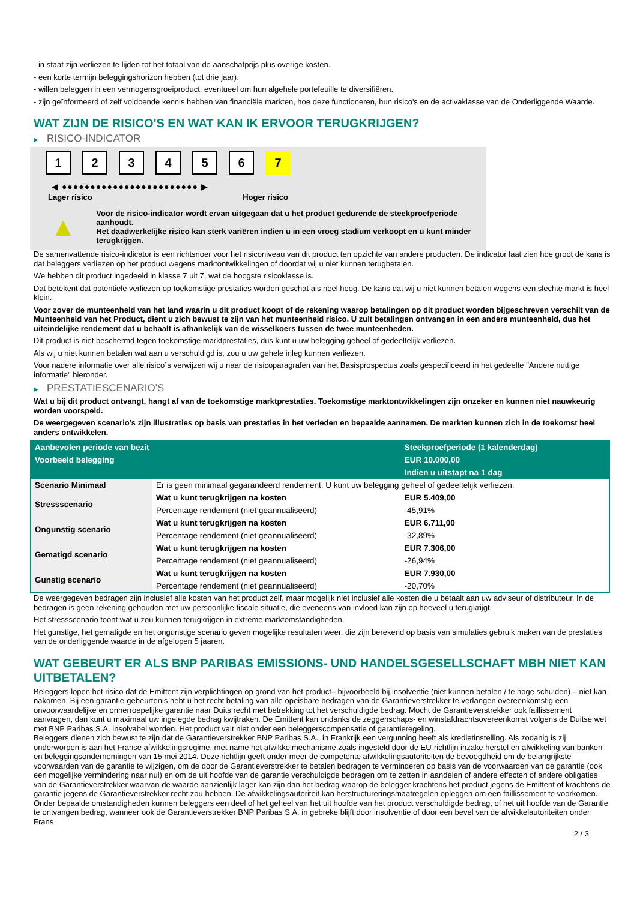- in staat zijn verliezen te lijden tot het totaal van de aanschafprijs plus overige kosten.
- een korte termijn beleggingshorizon hebben (tot drie jaar).
- willen beleggen in een vermogensgroeiproduct, eventueel om hun algehele portefeuille te diversifiëren.
- zijn geïnformeerd of zelf voldoende kennis hebben van financiële markten, hoe deze functioneren, hun risico's en de activaklasse van de Onderliggende Waarde.
WAT ZIJN DE RISICO'S EN WAT KAN IK ERVOOR TERUGKRIJGEN?
▶ RISICO-INDICATOR
1 2 3 4 5 6 7
◀ ●●●●●●●●●●●●●●●●●●●●●●●● ▶
Lager risico Hoger risico
▲
Voor de risico-indicator wordt ervan uitgegaan dat u het product gedurende de steekproefperiode aanhoudt.
Het daadwerkelijke risico kan sterk variëren indien u in een vroeg stadium verkoopt en u kunt minder terugkrijgen.
De samenvattende risico-indicator is een richtsnoer voor het risiconiveau van dit product ten opzichte van andere producten. De indicator laat zien hoe groot de kans is dat beleggers verliezen op het product wegens marktontwikkelingen of doordat wij u niet kunnen terugbetalen.
We hebben dit product ingedeeld in klasse 7 uit 7, wat de hoogste risicoklasse is.
Dat betekent dat potentiële verliezen op toekomstige prestaties worden geschat als heel hoog. De kans dat wij u niet kunnen betalen wegens een slechte markt is heel klein.
Voor zover de munteenheid van het land waarin u dit product koopt of de rekening waarop betalingen op dit product worden bijgeschreven verschilt van de Munteenheid van het Product, dient u zich bewust te zijn van het munteenheid risico. U zult betalingen ontvangen in een andere munteenheid, dus het uiteindelijke rendement dat u behaalt is afhankelijk van de wisselkoers tussen de twee munteenheden.
Dit product is niet beschermd tegen toekomstige marktprestaties, dus kunt u uw belegging geheel of gedeeltelijk verliezen.
Als wij u niet kunnen betalen wat aan u verschuldigd is, zou u uw gehele inleg kunnen verliezen.
Voor nadere informatie over alle risico´s verwijzen wij u naar de risicoparagrafen van het Basisprospectus zoals gespecificeerd in het gedeelte "Andere nuttige informatie" hieronder.
▶ PRESTATIESCENARIO'S
Wat u bij dit product ontvangt, hangt af van de toekomstige marktprestaties. Toekomstige marktontwikkelingen zijn onzeker en kunnen niet nauwkeurig worden voorspeld.
De weergegeven scenario’s zijn illustraties op basis van prestaties in het verleden en bepaalde aannamen. De markten kunnen zich in de toekomst heel anders ontwikkelen.
| Aanbevolen periode van bezit | | Steekproefperiode (1 kalenderdag) |
| --- | --- | --- |
| Voorbeeld belegging | | EUR 10.000,00 |
| | | Indien u uitstapt na 1 dag |
| Scenario Minimaal | Er is geen minimaal gegarandeerd rendement. U kunt uw belegging geheel of gedeeltelijk verliezen. | |
| Stressscenario | Wat u kunt terugkrijgen na kosten | EUR 5.409,00 |
| | Percentage rendement (niet geannualiseerd) | -45,91% |
| Ongunstig scenario | Wat u kunt terugkrijgen na kosten | EUR 6.711,00 |
| | Percentage rendement (niet geannualiseerd) | -32,89% |
| Gematigd scenario | Wat u kunt terugkrijgen na kosten | EUR 7.306,00 |
| | Percentage rendement (niet geannualiseerd) | -26,94% |
| Gunstig scenario | Wat u kunt terugkrijgen na kosten | EUR 7.930,00 |
| | Percentage rendement (niet geannualiseerd) | -20,70% |
De weergegeven bedragen zijn inclusief alle kosten van het product zelf, maar mogelijk niet inclusief alle kosten die u betaalt aan uw adviseur of distributeur. In de bedragen is geen rekening gehouden met uw persoonlijke fiscale situatie, die eveneens van invloed kan zijn op hoeveel u terugkrijgt.
Het stressscenario toont wat u zou kunnen terugkrijgen in extreme marktomstandigheden.
Het gunstige, het gematigde en het ongunstige scenario geven mogelijke resultaten weer, die zijn berekend op basis van simulaties gebruik maken van de prestaties van de onderliggende waarde in de afgelopen 5 jaaren.
WAT GEBEURT ER ALS BNP PARIBAS EMISSIONS- UND HANDELSGESELLSCHAFT MBH NIET KAN UITBETALEN?
Beleggers lopen het risico dat de Emittent zijn verplichtingen op grond van het product– bijvoorbeeld bij insolventie (niet kunnen betalen / te hoge schulden) – niet kan nakomen. Bij een garantie-gebeurtenis hebt u het recht betaling van alle opeisbare bedragen van de Garantieverstrekker te verlangen overeenkomstig een onvoorwaardelijke en onherroepelijke garantie naar Duits recht met betrekking tot het verschuldigde bedrag. Mocht de Garantieverstrekker ook faillissement aanvragen, dan kunt u maximaal uw ingelegde bedrag kwijtraken. De Emittent kan ondanks de zeggenschaps- en winstafdrachtsovereenkomst volgens de Duitse wet met BNP Paribas S.A. insolvabel worden. Het product valt niet onder een beleggerscompensatie of garantieregeling.
Beleggers dienen zich bewust te zijn dat de Garantieverstrekker BNP Paribas S.A., in Frankrijk een vergunning heeft als kredietinstelling. Als zodanig is zij onderworpen is aan het Franse afwikkelingsregime, met name het afwikkelmechanisme zoals ingesteld door de EU-richtlijn inzake herstel en afwikkeling van banken en beleggingsondernemingen van 15 mei 2014. Deze richtlijn geeft onder meer de competente afwikkelingsautoriteiten de bevoegdheid om de belangrijkste voorwaarden van de garantie te wijzigen, om de door de Garantieverstrekker te betalen bedragen te verminderen op basis van de voorwaarden van de garantie (ook een mogelijke vermindering naar nul) en om de uit hoofde van de garantie verschuldigde bedragen om te zetten in aandelen of andere effecten of andere obligaties van de Garantieverstrekker waarvan de waarde aanzienlijk lager kan zijn dan het bedrag waarop de belegger krachtens het product jegens de Emittent of krachtens de garantie jegens de Garantieverstrekker recht zou hebben. De afwikkelingsautoriteit kan herstructureringsmaatregelen opleggen om een faillissement te voorkomen. Onder bepaalde omstandigheden kunnen beleggers een deel of het geheel van het uit hoofde van het product verschuldigde bedrag, of het uit hoofde van de Garantie te ontvangen bedrag, wanneer ook de Garantieverstrekker BNP Paribas S.A. in gebreke blijft door insolventie of door een bevel van de afwikkelautoriteiten onder Frans
2 / 3